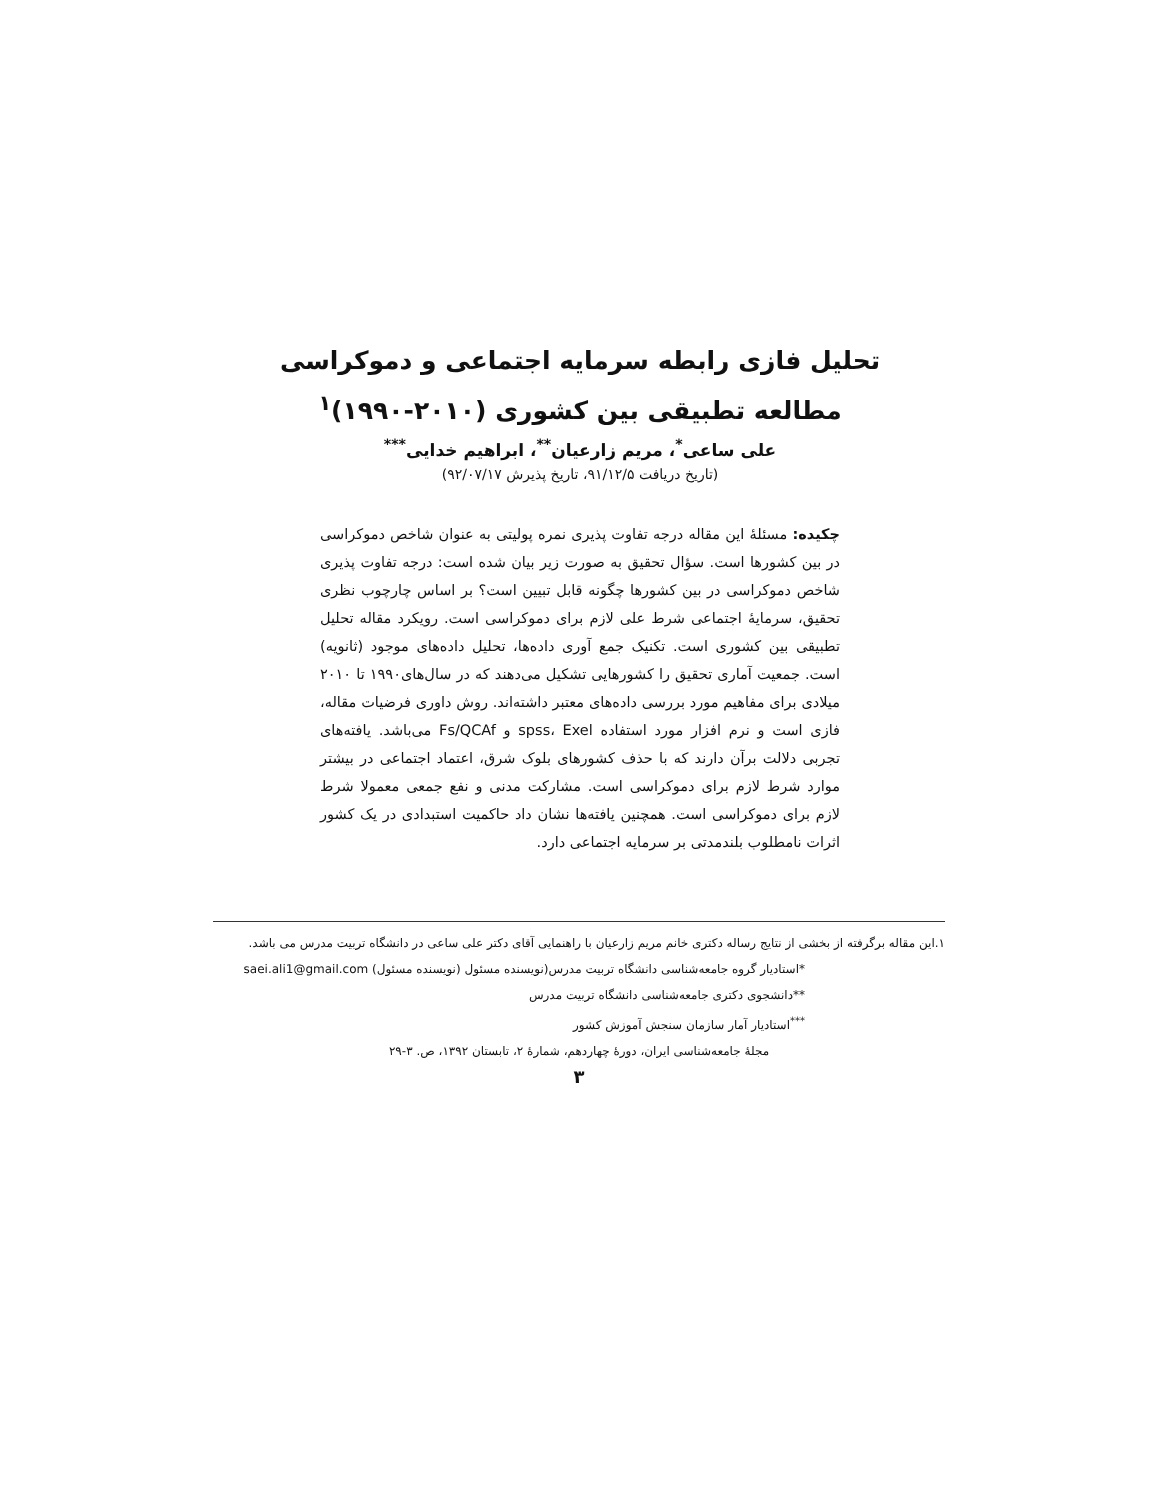تحلیل فازی رابطه سرمایه اجتماعی و دموکراسی
مطالعه تطبیقی بین کشوری (۲۰۱۰-۱۹۹۰)<sup>۱</sup>
علی ساعی<sup>*</sup>، مریم زارعیان<sup>**</sup>، ابراهیم خدایی<sup>***</sup>
(تاریخ دریافت ۹۱/۱۲/۵، تاریخ پذیرش ۹۲/۰۷/۱۷)
چکیده: مسئلهٔ این مقاله درجه تفاوت پذیری نمره پولیتی به عنوان شاخص دموکراسی در بین کشورها است. سؤال تحقیق به صورت زیر بیان شده است: درجه تفاوت پذیری شاخص دموکراسی در بین کشورها چگونه قابل تبیین است؟ بر اساس چارچوب نظری تحقیق، سرمایهٔ اجتماعی شرط علی لازم برای دموکراسی است. رویکرد مقاله تحلیل تطبیقی بین کشوری است. تکنیک جمع آوری داده‌ها، تحلیل داده‌های موجود (ثانویه) است. جمعیت آماری تحقیق را کشورهایی تشکیل می‌دهند که در سال‌های۱۹۹۰ تا ۲۰۱۰ میلادی برای مفاهیم مورد بررسی داده‌های معتبر داشته‌اند. روش داوری فرضیات مقاله، فازی است و نرم افزار مورد استفاده spss، Exel و Fs/QCAf می‌باشد. یافته‌های تجربی دلالت برآن دارند که با حذف کشورهای بلوک شرق، اعتماد اجتماعی در بیشتر موارد شرط لازم برای دموکراسی است. مشارکت مدنی و نفع جمعی معمولا شرط لازم برای دموکراسی است. همچنین یافته‌ها نشان داد حاکمیت استبدادی در یک کشور اثرات نامطلوب بلندمدتی بر سرمایه اجتماعی دارد.
۱.این مقاله برگرفته از بخشی از نتایج رساله دکتری خانم مریم زارعیان با راهنمایی آقای دکتر علی ساعی در دانشگاه تربیت مدرس می باشد.
*استادیار گروه جامعه‌شناسی دانشگاه تربیت مدرس(نویسنده مسئول (نویسنده مسئول) saei.ali1@gmail.com
**دانشجوی دکتری جامعه‌شناسی دانشگاه تربیت مدرس
<sup>***</sup> استادیار آمار سازمان سنجش آموزش کشور
مجلهٔ جامعه‌شناسی ایران، دورهٔ چهاردهم، شمارهٔ ۲، تابستان ۱۳۹۲، ص. ۳-۲۹
۳